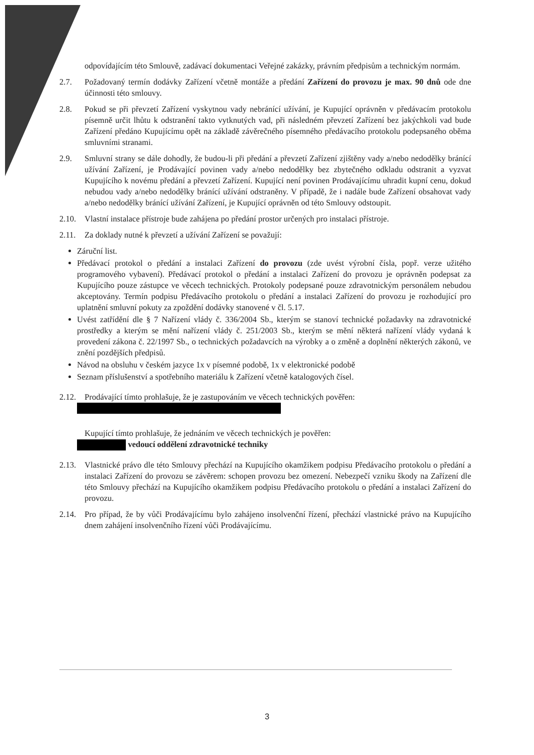odpovídajícím této Smlouvě, zadávací dokumentaci Veřejné zakázky, právním předpisům a technickým normám.
2.7. Požadovaný termín dodávky Zařízení včetně montáže a předání Zařízení do provozu je max. 90 dnů ode dne účinnosti této smlouvy.
2.8. Pokud se při převzetí Zařízení vyskytnou vady nebránící užívání, je Kupující oprávněn v předávacím protokolu písemně určit lhůtu k odstranění takto vytknutých vad, při následném převzetí Zařízení bez jakýchkoli vad bude Zařízení předáno Kupujícímu opět na základě závěrečného písemného předávacího protokolu podepsaného oběma smluvními stranami.
2.9. Smluvní strany se dále dohodly, že budou-li při předání a převzetí Zařízení zjištěny vady a/nebo nedodělky bránící užívání Zařízení, je Prodávající povinen vady a/nebo nedodělky bez zbytečného odkladu odstranit a vyzvat Kupujícího k novému předání a převzetí Zařízení. Kupující není povinen Prodávajícímu uhradit kupní cenu, dokud nebudou vady a/nebo nedodělky bránící užívání odstraněny. V případě, že i nadále bude Zařízení obsahovat vady a/nebo nedodělky bránící užívání Zařízení, je Kupující oprávněn od této Smlouvy odstoupit.
2.10. Vlastní instalace přístroje bude zahájena po předání prostor určených pro instalaci přístroje.
2.11. Za doklady nutné k převzetí a užívání Zařízení se považují:
Záruční list.
Předávací protokol o předání a instalaci Zařízení do provozu (zde uvést výrobní čísla, popř. verze užitého programového vybavení). Předávací protokol o předání a instalaci Zařízení do provozu je oprávněn podepsat za Kupujícího pouze zástupce ve věcech technických. Protokoly podepsané pouze zdravotnickým personálem nebudou akceptovány. Termín podpisu Předávacího protokolu o předání a instalaci Zařízení do provozu je rozhodující pro uplatnění smluvní pokuty za zpoždění dodávky stanovené v čl. 5.17.
Uvést zatřídění dle § 7 Nařízení vlády č. 336/2004 Sb., kterým se stanoví technické požadavky na zdravotnické prostředky a kterým se mění nařízení vlády č. 251/2003 Sb., kterým se mění některá nařízení vlády vydaná k provedení zákona č. 22/1997 Sb., o technických požadavcích na výrobky a o změně a doplnění některých zákonů, ve znění pozdějších předpisů.
Návod na obsluhu v českém jazyce 1x v písemné podobě, 1x v elektronické podobě
Seznam příslušenství a spotřebního materiálu k Zařízení včetně katalogových čísel.
2.12. Prodávající tímto prohlašuje, že je zastupováním ve věcech technických pověřen:
Kupující tímto prohlašuje, že jednáním ve věcech technických je pověřen:
vedoucí oddělení zdravotnické techniky
2.13. Vlastnické právo dle této Smlouvy přechází na Kupujícího okamžikem podpisu Předávacího protokolu o předání a instalaci Zařízení do provozu se závěrem: schopen provozu bez omezení. Nebezpečí vzniku škody na Zařízení dle této Smlouvy přechází na Kupujícího okamžikem podpisu Předávacího protokolu o předání a instalaci Zařízení do provozu.
2.14. Pro případ, že by vůči Prodávajícímu bylo zahájeno insolvenční řízení, přechází vlastnické právo na Kupujícího dnem zahájení insolvenčního řízení vůči Prodávajícímu.
3